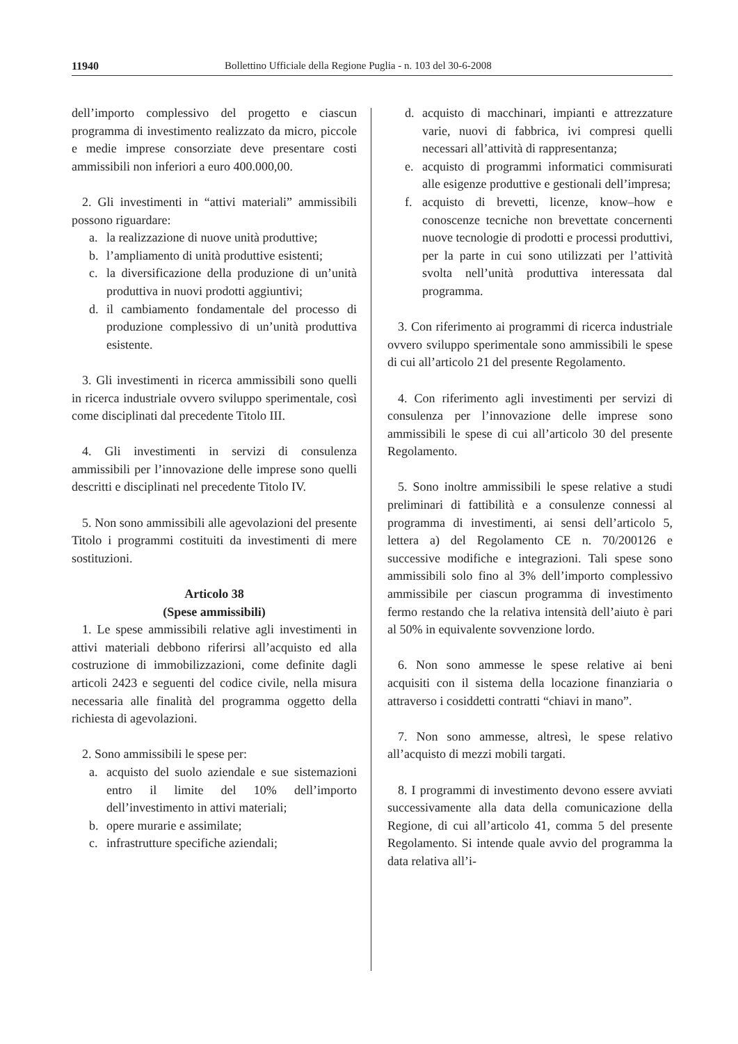11940 Bollettino Ufficiale della Regione Puglia - n. 103 del 30-6-2008
dell’importo complessivo del progetto e ciascun programma di investimento realizzato da micro, piccole e medie imprese consorziate deve presentare costi ammissibili non inferiori a euro 400.000,00.
2. Gli investimenti in “attivi materiali” ammissibili possono riguardare:
a. la realizzazione di nuove unità produttive;
b. l’ampliamento di unità produttive esistenti;
c. la diversificazione della produzione di un’unità produttiva in nuovi prodotti aggiuntivi;
d. il cambiamento fondamentale del processo di produzione complessivo di un’unità produttiva esistente.
3. Gli investimenti in ricerca ammissibili sono quelli in ricerca industriale ovvero sviluppo sperimentale, così come disciplinati dal precedente Titolo III.
4. Gli investimenti in servizi di consulenza ammissibili per l’innovazione delle imprese sono quelli descritti e disciplinati nel precedente Titolo IV.
5. Non sono ammissibili alle agevolazioni del presente Titolo i programmi costituiti da investimenti di mere sostituzioni.
Articolo 38
(Spese ammissibili)
1. Le spese ammissibili relative agli investimenti in attivi materiali debbono riferirsi all’acquisto ed alla costruzione di immobilizzazioni, come definite dagli articoli 2423 e seguenti del codice civile, nella misura necessaria alle finalità del programma oggetto della richiesta di agevolazioni.
2. Sono ammissibili le spese per:
a. acquisto del suolo aziendale e sue sistemazioni entro il limite del 10% dell’importo dell’investimento in attivi materiali;
b. opere murarie e assimilate;
c. infrastrutture specifiche aziendali;
d. acquisto di macchinari, impianti e attrezzature varie, nuovi di fabbrica, ivi compresi quelli necessari all’attività di rappresentanza;
e. acquisto di programmi informatici commisurati alle esigenze produttive e gestionali dell’impresa;
f. acquisto di brevetti, licenze, know–how e conoscenze tecniche non brevettate concernenti nuove tecnologie di prodotti e processi produttivi, per la parte in cui sono utilizzati per l’attività svolta nell’unità produttiva interessata dal programma.
3. Con riferimento ai programmi di ricerca industriale ovvero sviluppo sperimentale sono ammissibili le spese di cui all’articolo 21 del presente Regolamento.
4. Con riferimento agli investimenti per servizi di consulenza per l’innovazione delle imprese sono ammissibili le spese di cui all’articolo 30 del presente Regolamento.
5. Sono inoltre ammissibili le spese relative a studi preliminari di fattibilità e a consulenze connessi al programma di investimenti, ai sensi dell’articolo 5, lettera a) del Regolamento CE n. 70/200126 e successive modifiche e integrazioni. Tali spese sono ammissibili solo fino al 3% dell’importo complessivo ammissibile per ciascun programma di investimento fermo restando che la relativa intensità dell’aiuto è pari al 50% in equivalente sovvenzione lordo.
6. Non sono ammesse le spese relative ai beni acquisiti con il sistema della locazione finanziaria o attraverso i cosiddetti contratti “chiavi in mano”.
7. Non sono ammesse, altresì, le spese relativo all’acquisto di mezzi mobili targati.
8. I programmi di investimento devono essere avviati successivamente alla data della comunicazione della Regione, di cui all’articolo 41, comma 5 del presente Regolamento. Si intende quale avvio del programma la data relativa all’i-